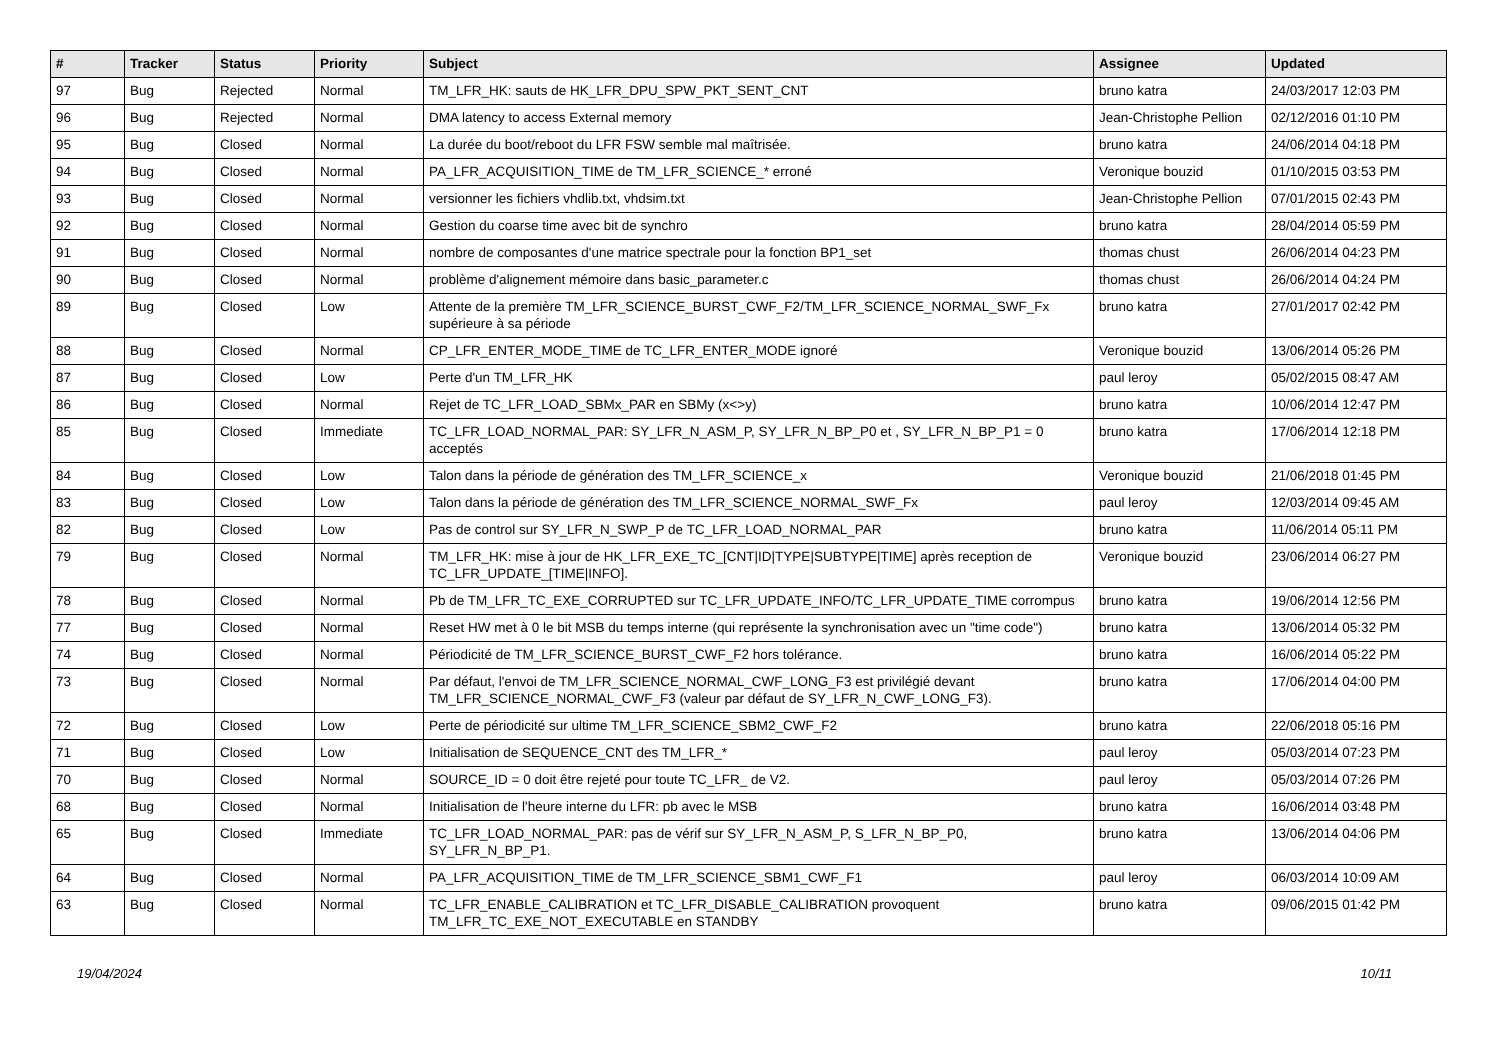| # | Tracker | Status | Priority | Subject | Assignee | Updated |
| --- | --- | --- | --- | --- | --- | --- |
| 97 | Bug | Rejected | Normal | TM_LFR_HK: sauts de HK_LFR_DPU_SPW_PKT_SENT_CNT | bruno katra | 24/03/2017 12:03 PM |
| 96 | Bug | Rejected | Normal | DMA latency to access External memory | Jean-Christophe Pellion | 02/12/2016 01:10 PM |
| 95 | Bug | Closed | Normal | La durée du boot/reboot du LFR FSW semble mal maîtrisée. | bruno katra | 24/06/2014 04:18 PM |
| 94 | Bug | Closed | Normal | PA_LFR_ACQUISITION_TIME de TM_LFR_SCIENCE_* erroné | Veronique bouzid | 01/10/2015 03:53 PM |
| 93 | Bug | Closed | Normal | versionner les fichiers vhdlib.txt, vhdsim.txt | Jean-Christophe Pellion | 07/01/2015 02:43 PM |
| 92 | Bug | Closed | Normal | Gestion du coarse time avec bit de synchro | bruno katra | 28/04/2014 05:59 PM |
| 91 | Bug | Closed | Normal | nombre de composantes d'une matrice spectrale pour la fonction BP1_set | thomas chust | 26/06/2014 04:23 PM |
| 90 | Bug | Closed | Normal | problème d'alignement mémoire dans basic_parameter.c | thomas chust | 26/06/2014 04:24 PM |
| 89 | Bug | Closed | Low | Attente de la première TM_LFR_SCIENCE_BURST_CWF_F2/TM_LFR_SCIENCE_NORMAL_SWF_Fx supérieure à sa période | bruno katra | 27/01/2017 02:42 PM |
| 88 | Bug | Closed | Normal | CP_LFR_ENTER_MODE_TIME de TC_LFR_ENTER_MODE ignoré | Veronique bouzid | 13/06/2014 05:26 PM |
| 87 | Bug | Closed | Low | Perte d'un TM_LFR_HK | paul leroy | 05/02/2015 08:47 AM |
| 86 | Bug | Closed | Normal | Rejet de TC_LFR_LOAD_SBMx_PAR en SBMy (x<>y) | bruno katra | 10/06/2014 12:47 PM |
| 85 | Bug | Closed | Immediate | TC_LFR_LOAD_NORMAL_PAR: SY_LFR_N_ASM_P, SY_LFR_N_BP_P0 et , SY_LFR_N_BP_P1 = 0 acceptés | bruno katra | 17/06/2014 12:18 PM |
| 84 | Bug | Closed | Low | Talon dans la période de génération des TM_LFR_SCIENCE_x | Veronique bouzid | 21/06/2018 01:45 PM |
| 83 | Bug | Closed | Low | Talon dans la période de génération des TM_LFR_SCIENCE_NORMAL_SWF_Fx | paul leroy | 12/03/2014 09:45 AM |
| 82 | Bug | Closed | Low | Pas de control sur SY_LFR_N_SWP_P de TC_LFR_LOAD_NORMAL_PAR | bruno katra | 11/06/2014 05:11 PM |
| 79 | Bug | Closed | Normal | TM_LFR_HK: mise à jour de HK_LFR_EXE_TC_[CNT/ID/TYPE/SUBTYPE/TIME] après reception de TC_LFR_UPDATE_[TIME/INFO]. | Veronique bouzid | 23/06/2014 06:27 PM |
| 78 | Bug | Closed | Normal | Pb de TM_LFR_TC_EXE_CORRUPTED sur TC_LFR_UPDATE_INFO/TC_LFR_UPDATE_TIME corrompus | bruno katra | 19/06/2014 12:56 PM |
| 77 | Bug | Closed | Normal | Reset HW met à 0 le bit MSB du temps interne (qui représente la synchronisation avec un "time code") | bruno katra | 13/06/2014 05:32 PM |
| 74 | Bug | Closed | Normal | Périodicité de TM_LFR_SCIENCE_BURST_CWF_F2 hors tolérance. | bruno katra | 16/06/2014 05:22 PM |
| 73 | Bug | Closed | Normal | Par défaut, l'envoi de TM_LFR_SCIENCE_NORMAL_CWF_LONG_F3 est privilégié devant TM_LFR_SCIENCE_NORMAL_CWF_F3 (valeur par défaut de SY_LFR_N_CWF_LONG_F3). | bruno katra | 17/06/2014 04:00 PM |
| 72 | Bug | Closed | Low | Perte de périodicité sur ultime TM_LFR_SCIENCE_SBM2_CWF_F2 | bruno katra | 22/06/2018 05:16 PM |
| 71 | Bug | Closed | Low | Initialisation de SEQUENCE_CNT des TM_LFR_* | paul leroy | 05/03/2014 07:23 PM |
| 70 | Bug | Closed | Normal | SOURCE_ID = 0 doit être rejeté pour toute TC_LFR_ de V2. | paul leroy | 05/03/2014 07:26 PM |
| 68 | Bug | Closed | Normal | Initialisation de l'heure interne du LFR: pb avec le MSB | bruno katra | 16/06/2014 03:48 PM |
| 65 | Bug | Closed | Immediate | TC_LFR_LOAD_NORMAL_PAR: pas de vérif sur SY_LFR_N_ASM_P, S_LFR_N_BP_P0, SY_LFR_N_BP_P1. | bruno katra | 13/06/2014 04:06 PM |
| 64 | Bug | Closed | Normal | PA_LFR_ACQUISITION_TIME de TM_LFR_SCIENCE_SBM1_CWF_F1 | paul leroy | 06/03/2014 10:09 AM |
| 63 | Bug | Closed | Normal | TC_LFR_ENABLE_CALIBRATION et TC_LFR_DISABLE_CALIBRATION provoquent TM_LFR_TC_EXE_NOT_EXECUTABLE en STANDBY | bruno katra | 09/06/2015 01:42 PM |
19/04/2024 10/11